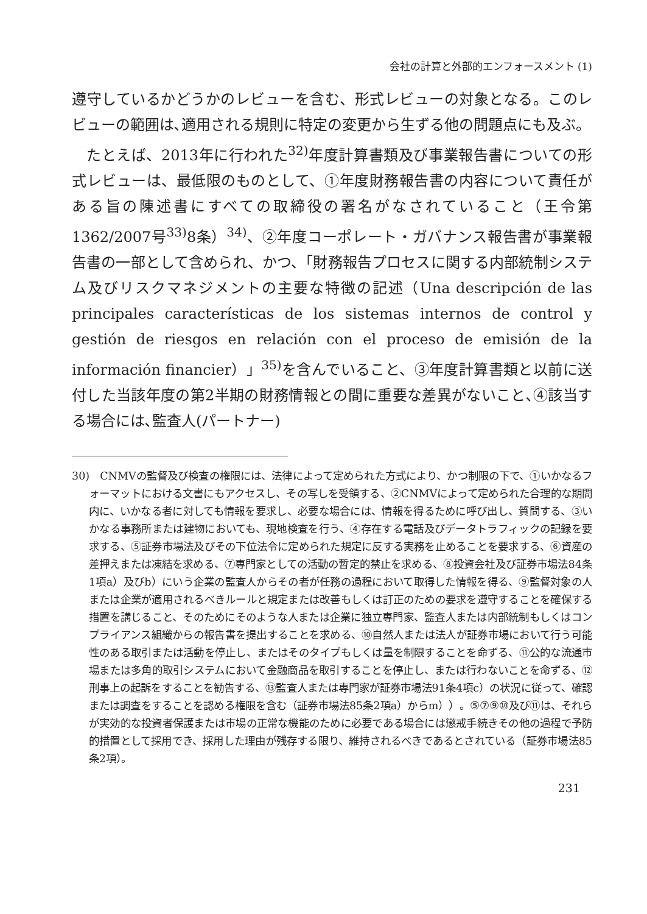会社の計算と外部的エンフォースメント (1)
遵守しているかどうかのレビューを含む、形式レビューの対象となる。このレビューの範囲は､適用される規則に特定の変更から生ずる他の問題点にも及ぶ。
たとえば、2013年に行われた<sup>32)</sup>年度計算書類及び事業報告書についての形式レビューは、最低限のものとして、①年度財務報告書の内容について責任がある旨の陳述書にすべての取締役の署名がなされていること（王令第1362/2007号<sup>33)</sup>8条）<sup>34)</sup>、②年度コーポレート・ガバナンス報告書が事業報告書の一部として含められ、かつ、「財務報告プロセスに関する内部統制システム及びリスクマネジメントの主要な特徴の記述（Una descripción de las principales características de los sistemas internos de control y gestión de riesgos en relación con el proceso de emisión de la información financier）」<sup>35)</sup>を含んでいること、③年度計算書類と以前に送付した当該年度の第2半期の財務情報との間に重要な差異がないこと､④該当する場合には､監査人(パートナー)
30)　CNMVの監督及び検査の権限には、法律によって定められた方式により、かつ制限の下で、①いかなるフォーマットにおける文書にもアクセスし、その写しを受領する、②CNMVによって定められた合理的な期間内に、いかなる者に対しても情報を要求し、必要な場合には、情報を得るために呼び出し、質問する、③いかなる事務所または建物においても、現地検査を行う、④存在する電話及びデータトラフィックの記録を要求する、⑤証券市場法及びその下位法令に定められた規定に反する実務を止めることを要求する、⑥資産の差押えまたは凍結を求める、⑦専門家としての活動の暫定的禁止を求める、⑧投資会社及び証券市場法84条1項a）及びb）にいう企業の監査人からその者が任務の過程において取得した情報を得る、⑨監督対象の人または企業が適用されるべきルールと規定または改善もしくは訂正のための要求を遵守することを確保する措置を講じること、そのためにそのような人または企業に独立専門家、監査人または内部統制もしくはコンプライアンス組織からの報告書を提出することを求める、⑩自然人または法人が証券市場において行う可能性のある取引または活動を停止し、またはそのタイプもしくは量を制限することを命ずる、⑪公的な流通市場または多角的取引システムにおいて金融商品を取引することを停止し、または行わないことを命ずる、⑫刑事上の起訴をすることを勧告する、⑬監査人または専門家が証券市場法91条4項c）の状況に従って、確認または調査をすることを認める権限を含む（証券市場法85条2項a）からm））。⑤⑦⑨⑩及び⑪は、それらが実効的な投資者保護または市場の正常な機能のために必要である場合には懲戒手続きその他の過程で予防的措置として採用でき、採用した理由が残存する限り、維持されるべきであるとされている（証券市場法85条2項）。
231